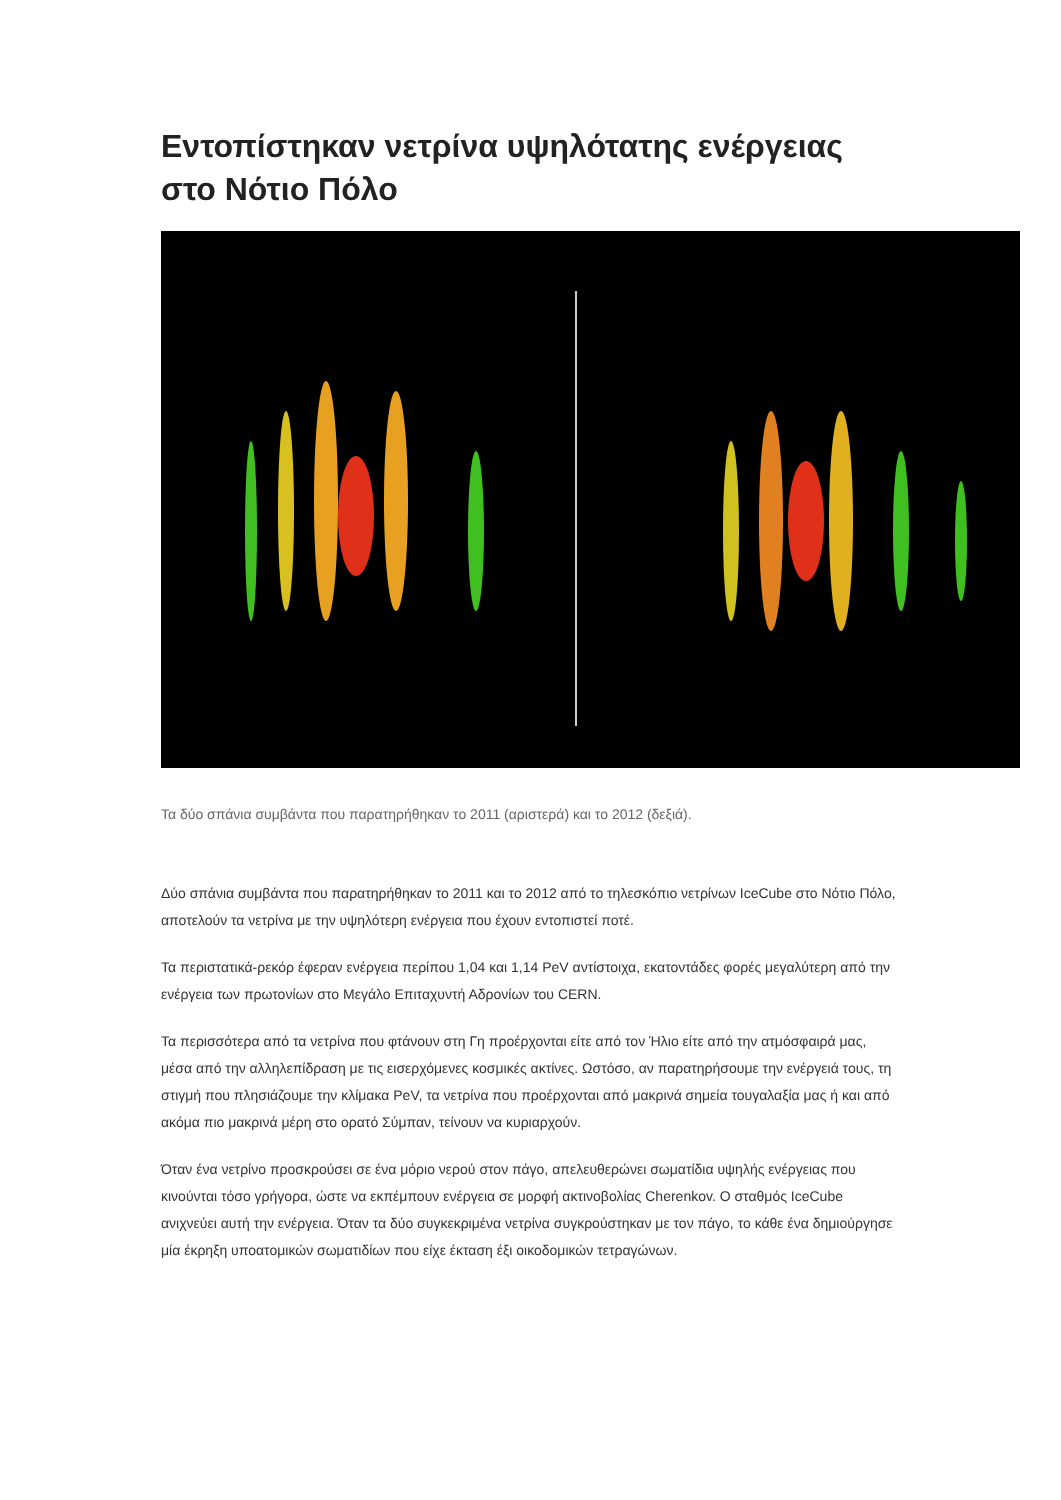Εντοπίστηκαν νετρίνα υψηλότατης ενέργειας στο Νότιο Πόλο
Τα δύο σπάνια συμβάντα που παρατηρήθηκαν το 2011 (αριστερά) και το 2012 (δεξιά).
Δύο σπάνια συμβάντα που παρατηρήθηκαν το 2011 και το 2012 από το τηλεσκόπιο νετρίνων IceCube στο Νότιο Πόλο, αποτελούν τα νετρίνα με την υψηλότερη ενέργεια που έχουν εντοπιστεί ποτέ.
Τα περιστατικά-ρεκόρ έφεραν ενέργεια περίπου 1,04 και 1,14 PeV αντίστοιχα, εκατοντάδες φορές μεγαλύτερη από την ενέργεια των πρωτονίων στο Μεγάλο Επιταχυντή Αδρονίων του CERN.
Τα περισσότερα από τα νετρίνα που φτάνουν στη Γη προέρχονται είτε από τον Ήλιο είτε από την ατμόσφαιρά μας, μέσα από την αλληλεπίδραση με τις εισερχόμενες κοσμικές ακτίνες. Ωστόσο, αν παρατηρήσουμε την ενέργειά τους, τη στιγμή που πλησιάζουμε την κλίμακα PeV, τα νετρίνα που προέρχονται από μακρινά σημεία τουγαλαξία μας ή και από ακόμα πιο μακρινά μέρη στο ορατό Σύμπαν, τείνουν να κυριαρχούν.
Όταν ένα νετρίνο προσκρούσει σε ένα μόριο νερού στον πάγο, απελευθερώνει σωματίδια υψηλής ενέργειας που κινούνται τόσο γρήγορα, ώστε να εκπέμπουν ενέργεια σε μορφή ακτινοβολίας Cherenkov. Ο σταθμός IceCube ανιχνεύει αυτή την ενέργεια. Όταν τα δύο συγκεκριμένα νετρίνα συγκρούστηκαν με τον πάγο, το κάθε ένα δημιούργησε μία έκρηξη υποατομικών σωματιδίων που είχε έκταση έξι οικοδομικών τετραγώνων.